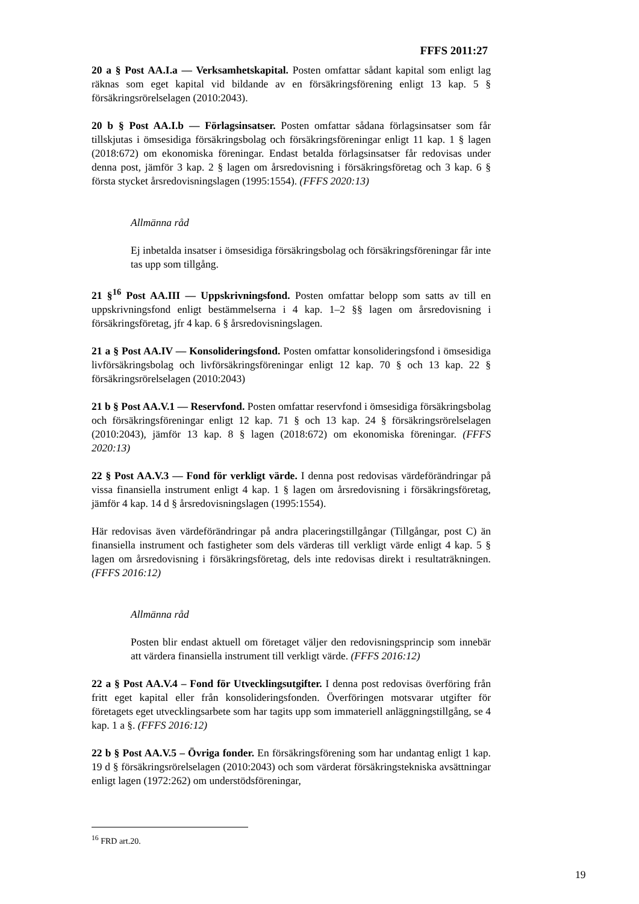FFFS 2011:27
20 a § Post AA.I.a — Verksamhetskapital. Posten omfattar sådant kapital som enligt lag räknas som eget kapital vid bildande av en försäkringsförening enligt 13 kap. 5 § försäkringsrörelselagen (2010:2043).
20 b § Post AA.I.b — Förlagsinsatser. Posten omfattar sådana förlagsinsatser som får tillskjutas i ömsesidiga försäkringsbolag och försäkringsföreningar enligt 11 kap. 1 § lagen (2018:672) om ekonomiska föreningar. Endast betalda förlagsinsatser får redovisas under denna post, jämför 3 kap. 2 § lagen om årsredovisning i försäkringsföretag och 3 kap. 6 § första stycket årsredovisningslagen (1995:1554). (FFFS 2020:13)
Allmänna råd
Ej inbetalda insatser i ömsesidiga försäkringsbolag och försäkringsföreningar får inte tas upp som tillgång.
21 §<sup>16</sup> Post AA.III — Uppskrivningsfond. Posten omfattar belopp som satts av till en uppskrivningsfond enligt bestämmelserna i 4 kap. 1–2 §§ lagen om årsredovisning i försäkringsföretag, jfr 4 kap. 6 § årsredovisningslagen.
21 a § Post AA.IV — Konsolideringsfond. Posten omfattar konsolideringsfond i ömsesidiga livförsäkringsbolag och livförsäkringsföreningar enligt 12 kap. 70 § och 13 kap. 22 § försäkringsrörelselagen (2010:2043)
21 b § Post AA.V.1 — Reservfond. Posten omfattar reservfond i ömsesidiga försäkringsbolag och försäkringsföreningar enligt 12 kap. 71 § och 13 kap. 24 § försäkringsrörelselagen (2010:2043), jämför 13 kap. 8 § lagen (2018:672) om ekonomiska föreningar. (FFFS 2020:13)
22 § Post AA.V.3 — Fond för verkligt värde. I denna post redovisas värdeförändringar på vissa finansiella instrument enligt 4 kap. 1 § lagen om årsredovisning i försäkringsföretag, jämför 4 kap. 14 d § årsredovisningslagen (1995:1554).
Här redovisas även värdeförändringar på andra placeringstillgångar (Tillgångar, post C) än finansiella instrument och fastigheter som dels värderas till verkligt värde enligt 4 kap. 5 § lagen om årsredovisning i försäkringsföretag, dels inte redovisas direkt i resultaträkningen. (FFFS 2016:12)
Allmänna råd
Posten blir endast aktuell om företaget väljer den redovisningsprincip som innebär att värdera finansiella instrument till verkligt värde. (FFFS 2016:12)
22 a § Post AA.V.4 – Fond för Utvecklingsutgifter. I denna post redovisas överföring från fritt eget kapital eller från konsolideringsfonden. Överföringen motsvarar utgifter för företagets eget utvecklingsarbete som har tagits upp som immateriell anläggningstillgång, se 4 kap. 1 a §. (FFFS 2016:12)
22 b § Post AA.V.5 – Övriga fonder. En försäkringsförening som har undantag enligt 1 kap. 19 d § försäkringsrörelselagen (2010:2043) och som värderat försäkringstekniska avsättningar enligt lagen (1972:262) om understödsföreningar,
<sup>16</sup> FRD art.20.
19